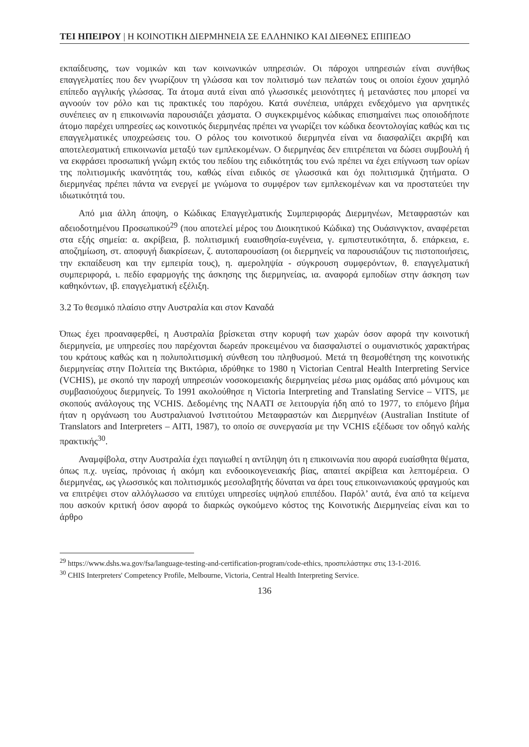ΤΕΙ ΗΠΕΙΡΟΥ | Η ΚΟΙΝΟΤΙΚΗ ΔΙΕΡΜΗΝΕΙΑ ΣΕ ΕΛΛΗΝΙΚΟ ΚΑΙ ΔΙΕΘΝΕΣ ΕΠΙΠΕΔΟ
εκπαίδευσης, των νομικών και των κοινωνικών υπηρεσιών. Οι πάροχοι υπηρεσιών είναι συνήθως επαγγελματίες που δεν γνωρίζουν τη γλώσσα και τον πολιτισμό των πελατών τους οι οποίοι έχουν χαμηλό επίπεδο αγγλικής γλώσσας. Τα άτομα αυτά είναι από γλωσσικές μειονότητες ή μετανάστες που μπορεί να αγνοούν τον ρόλο και τις πρακτικές του παρόχου. Κατά συνέπεια, υπάρχει ενδεχόμενο για αρνητικές συνέπειες αν η επικοινωνία παρουσιάζει χάσματα. Ο συγκεκριμένος κώδικας επισημαίνει πως οποιοδήποτε άτομο παρέχει υπηρεσίες ως κοινοτικός διερμηνέας πρέπει να γνωρίζει τον κώδικα δεοντολογίας καθώς και τις επαγγελματικές υποχρεώσεις του. Ο ρόλος του κοινοτικού διερμηνέα είναι να διασφαλίζει ακριβή και αποτελεσματική επικοινωνία μεταξύ των εμπλεκομένων. Ο διερμηνέας δεν επιτρέπεται να δώσει συμβουλή ή να εκφράσει προσωπική γνώμη εκτός του πεδίου της ειδικότητάς του ενώ πρέπει να έχει επίγνωση των ορίων της πολιτισμικής ικανότητάς του, καθώς είναι ειδικός σε γλωσσικά και όχι πολιτισμικά ζητήματα. Ο διερμηνέας πρέπει πάντα να ενεργεί με γνώμονα το συμφέρον των εμπλεκομένων και να προστατεύει την ιδιωτικότητά του.
Από μια άλλη άποψη, ο Κώδικας Επαγγελματικής Συμπεριφοράς Διερμηνέων, Μεταφραστών και αδειοδοτημένου Προσωπικού<sup>29</sup> (που αποτελεί μέρος του Διοικητικού Κώδικα) της Ουάσινγκτον, αναφέρεται στα εξής σημεία: α. ακρίβεια, β. πολιτισμική ευαισθησία-ευγένεια, γ. εμπιστευτικότητα, δ. επάρκεια, ε. αποζημίωση, στ. αποφυγή διακρίσεων, ζ. αυτοπαρουσίαση (οι διερμηνείς να παρουσιάζουν τις πιστοποιήσεις, την εκπαίδευση και την εμπειρία τους), η. αμεροληψία - σύγκρουση συμφερόντων, θ. επαγγελματική συμπεριφορά, ι. πεδίο εφαρμογής της άσκησης της διερμηνείας, ια. αναφορά εμποδίων στην άσκηση των καθηκόντων, ιβ. επαγγελματική εξέλιξη.
3.2 Το θεσμικό πλαίσιο στην Αυστραλία και στον Καναδά
Όπως έχει προαναφερθεί, η Αυστραλία βρίσκεται στην κορυφή των χωρών όσον αφορά την κοινοτική διερμηνεία, με υπηρεσίες που παρέχονται δωρεάν προκειμένου να διασφαλιστεί ο ουμανιστικός χαρακτήρας του κράτους καθώς και η πολυπολιτισμική σύνθεση του πληθυσμού. Μετά τη θεσμοθέτηση της κοινοτικής διερμηνείας στην Πολιτεία της Βικτώρια, ιδρύθηκε το 1980 η Victorian Central Health Interpreting Service (VCHIS), με σκοπό την παροχή υπηρεσιών νοσοκομειακής διερμηνείας μέσω μιας ομάδας από μόνιμους και συμβασιούχους διερμηνείς. Το 1991 ακολούθησε η Victoria Interpreting and Translating Service – VITS, με σκοπούς ανάλογους της VCHIS. Δεδομένης της NAATI σε λειτουργία ήδη από το 1977, το επόμενο βήμα ήταν η οργάνωση του Αυστραλιανού Ινστιτούτου Μεταφραστών και Διερμηνέων (Australian Institute of Translators and Interpreters – AITI, 1987), το οποίο σε συνεργασία με την VCHIS εξέδωσε τον οδηγό καλής πρακτικής<sup>30</sup>.
Αναμφίβολα, στην Αυστραλία έχει παγιωθεί η αντίληψη ότι η επικοινωνία που αφορά ευαίσθητα θέματα, όπως π.χ. υγείας, πρόνοιας ή ακόμη και ενδοοικογενειακής βίας, απαιτεί ακρίβεια και λεπτομέρεια. Ο διερμηνέας, ως γλωσσικός και πολιτισμικός μεσολαβητής δύναται να άρει τους επικοινωνιακούς φραγμούς και να επιτρέψει στον αλλόγλωσσο να επιτύχει υπηρεσίες υψηλού επιπέδου. Παρόλ’ αυτά, ένα από τα κείμενα που ασκούν κριτική όσον αφορά το διαρκώς ογκούμενο κόστος της Κοινοτικής Διερμηνείας είναι και το άρθρο
<sup>29</sup> https://www.dshs.wa.gov/fsa/language-testing-and-certification-program/code-ethics, προσπελάστηκε στις 13-1-2016.
<sup>30</sup> CHIS Interpreters' Competency Profile, Melbourne, Victoria, Central Health Interpreting Service.
136